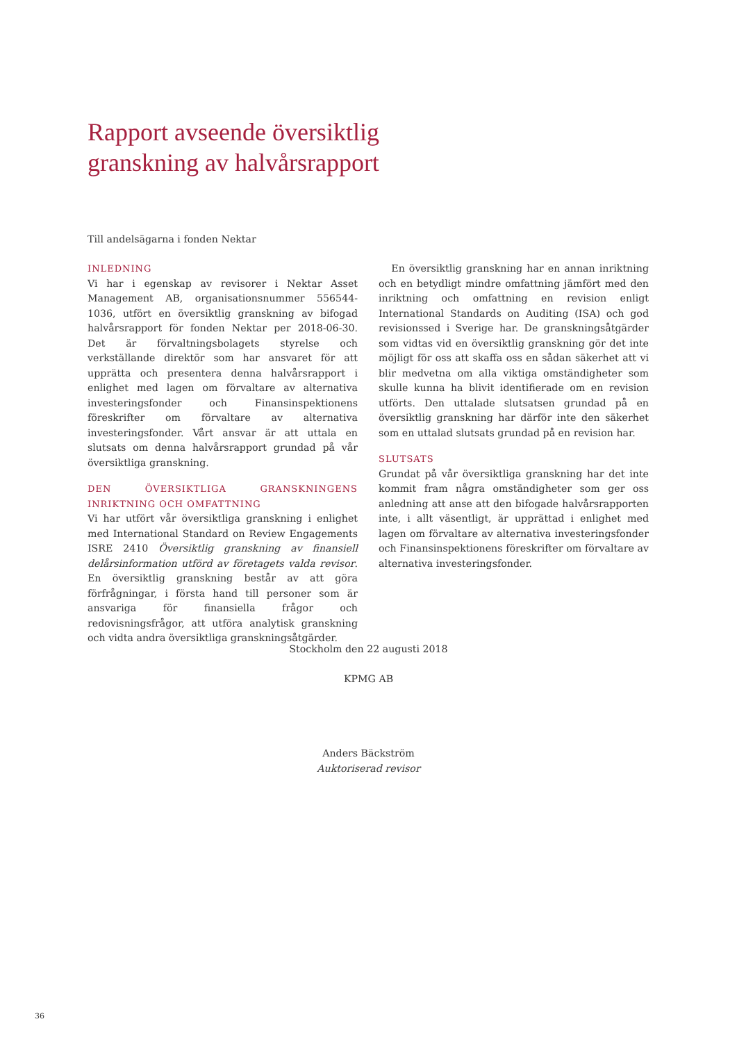Rapport avseende översiktlig
granskning av halvårsrapport
Till andelsägarna i fonden Nektar
INLEDNING
Vi har i egenskap av revisorer i Nektar Asset Management AB, organisationsnummer 556544-1036, utfört en översiktlig granskning av bifogad halvårsrapport för fonden Nektar per 2018-06-30. Det är förvaltningsbolagets styrelse och verkställande direktör som har ansvaret för att upprätta och presentera denna halvårsrapport i enlighet med lagen om förvaltare av alternativa investeringsfonder och Finansinspektionens föreskrifter om förvaltare av alternativa investeringsfonder. Vårt ansvar är att uttala en slutsats om denna halvårsrapport grundad på vår översiktliga granskning.
DEN ÖVERSIKTLIGA GRANSKNINGENS INRIKTNING OCH OMFATTNING
Vi har utfört vår översiktliga granskning i enlighet med International Standard on Review Engagements ISRE 2410 Översiktlig granskning av finansiell delårsinformation utförd av företagets valda revisor. En översiktlig granskning består av att göra förfrågningar, i första hand till personer som är ansvariga för finansiella frågor och redovisningsfrågor, att utföra analytisk granskning och vidta andra översiktliga granskningsåtgärder.
En översiktlig granskning har en annan inriktning och en betydligt mindre omfattning jämfört med den inriktning och omfattning en revision enligt International Standards on Auditing (ISA) och god revisionssed i Sverige har. De granskningsåtgärder som vidtas vid en översiktlig granskning gör det inte möjligt för oss att skaffa oss en sådan säkerhet att vi blir medvetna om alla viktiga omständigheter som skulle kunna ha blivit identifierade om en revision utförts. Den uttalade slutsatsen grundad på en översiktlig granskning har därför inte den säkerhet som en uttalad slutsats grundad på en revision har.
SLUTSATS
Grundat på vår översiktliga granskning har det inte kommit fram några omständigheter som ger oss anledning att anse att den bifogade halvårsrapporten inte, i allt väsentligt, är upprättad i enlighet med lagen om förvaltare av alternativa investeringsfonder och Finansinspektionens föreskrifter om förvaltare av alternativa investeringsfonder.
Stockholm den 22 augusti 2018
KPMG AB
Anders Bäckström
Auktoriserad revisor
36